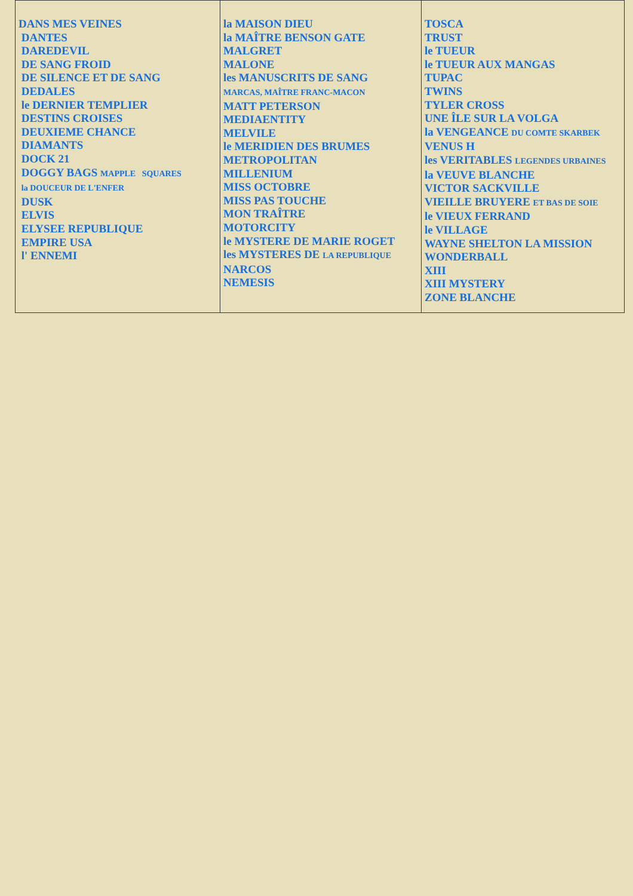| DANS MES VEINES DANTES DAREDEVIL DE SANG FROID DE SILENCE ET DE SANG DEDALES le DERNIER TEMPLIER DESTINS CROISES DEUXIEME CHANCE DIAMANTS DOCK 21 DOGGY BAGS MAPPLE SQUARES la DOUCEUR DE L'ENFER DUSK ELVIS ELYSEE REPUBLIQUE EMPIRE USA l' ENNEMI | la MAISON DIEU la MAÎTRE BENSON GATE MALGRET MALONE les MANUSCRITS DE SANG MARCAS, MAÎTRE FRANC-MACON MATT PETERSON MEDIAENTITY MELVILE le MERIDIEN DES BRUMES METROPOLITAN MILLENIUM MISS OCTOBRE MISS PAS TOUCHE MON TRAÎTRE MOTORCITY le MYSTERE DE MARIE ROGET les MYSTERES DE LA REPUBLIQUE NARCOS NEMESIS | TOSCA TRUST le TUEUR le TUEUR AUX MANGAS TUPAC TWINS TYLER CROSS UNE ÎLE SUR LA VOLGA la VENGEANCE DU COMTE SKARBEK VENUS H les VERITABLES LEGENDES URBAINES la VEUVE BLANCHE VICTOR SACKVILLE VIEILLE BRUYERE ET BAS DE SOIE le VIEUX FERRAND le VILLAGE WAYNE SHELTON LA MISSION WONDERBALL XIII XIII MYSTERY ZONE BLANCHE |